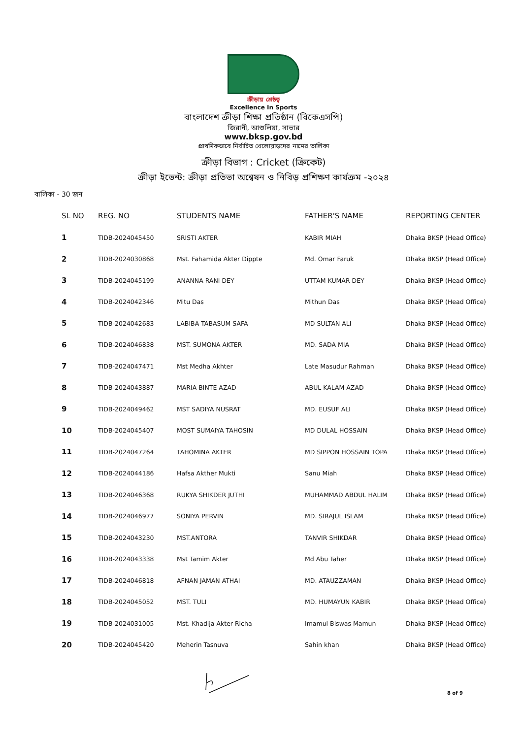ক্রীড়ায় শ্রেষ্ঠত্ব
Excellence In Sports
বাংলাদেশ ক্রীড়া শিক্ষা প্রতিষ্ঠান (বিকেএসপি)
জিরানী, আশুলিয়া, সাভার
www.bksp.gov.bd
প্রাথমিকভাবে নির্বাচিত খেলোয়াড়দের নামের তালিকা
ক্রীড়া বিভাগ : Cricket (ক্রিকেট)
ক্রীড়া ইভেন্ট: ক্রীড়া প্রতিভা অন্বেষন ও নিবিড় প্রশিক্ষণ কার্যক্রম -২০২৪
বালিকা - 30 জন
| SL NO | REG. NO | STUDENTS NAME | FATHER'S NAME | REPORTING CENTER |
| --- | --- | --- | --- | --- |
| 1 | TIDB-2024045450 | SRISTI AKTER | KABIR MIAH | Dhaka BKSP (Head Office) |
| 2 | TIDB-2024030868 | Mst. Fahamida Akter Dippte | Md. Omar Faruk | Dhaka BKSP (Head Office) |
| 3 | TIDB-2024045199 | ANANNA RANI DEY | UTTAM KUMAR DEY | Dhaka BKSP (Head Office) |
| 4 | TIDB-2024042346 | Mitu Das | Mithun Das | Dhaka BKSP (Head Office) |
| 5 | TIDB-2024042683 | LABIBA TABASUM SAFA | MD SULTAN ALI | Dhaka BKSP (Head Office) |
| 6 | TIDB-2024046838 | MST. SUMONA AKTER | MD. SADA MIA | Dhaka BKSP (Head Office) |
| 7 | TIDB-2024047471 | Mst Medha Akhter | Late Masudur Rahman | Dhaka BKSP (Head Office) |
| 8 | TIDB-2024043887 | MARIA BINTE AZAD | ABUL KALAM AZAD | Dhaka BKSP (Head Office) |
| 9 | TIDB-2024049462 | MST SADIYA NUSRAT | MD. EUSUF ALI | Dhaka BKSP (Head Office) |
| 10 | TIDB-2024045407 | MOST SUMAIYA TAHOSIN | MD DULAL HOSSAIN | Dhaka BKSP (Head Office) |
| 11 | TIDB-2024047264 | TAHOMINA AKTER | MD SIPPON HOSSAIN TOPA | Dhaka BKSP (Head Office) |
| 12 | TIDB-2024044186 | Hafsa Akther Mukti | Sanu Miah | Dhaka BKSP (Head Office) |
| 13 | TIDB-2024046368 | RUKYA SHIKDER JUTHI | MUHAMMAD ABDUL HALIM | Dhaka BKSP (Head Office) |
| 14 | TIDB-2024046977 | SONIYA PERVIN | MD. SIRAJUL ISLAM | Dhaka BKSP (Head Office) |
| 15 | TIDB-2024043230 | MST.ANTORA | TANVIR SHIKDAR | Dhaka BKSP (Head Office) |
| 16 | TIDB-2024043338 | Mst Tamim Akter | Md Abu Taher | Dhaka BKSP (Head Office) |
| 17 | TIDB-2024046818 | AFNAN JAMAN ATHAI | MD. ATAUZZAMAN | Dhaka BKSP (Head Office) |
| 18 | TIDB-2024045052 | MST. TULI | MD. HUMAYUN KABIR | Dhaka BKSP (Head Office) |
| 19 | TIDB-2024031005 | Mst. Khadija Akter Richa | Imamul Biswas Mamun | Dhaka BKSP (Head Office) |
| 20 | TIDB-2024045420 | Meherin Tasnuva | Sahin khan | Dhaka BKSP (Head Office) |
8 of 9